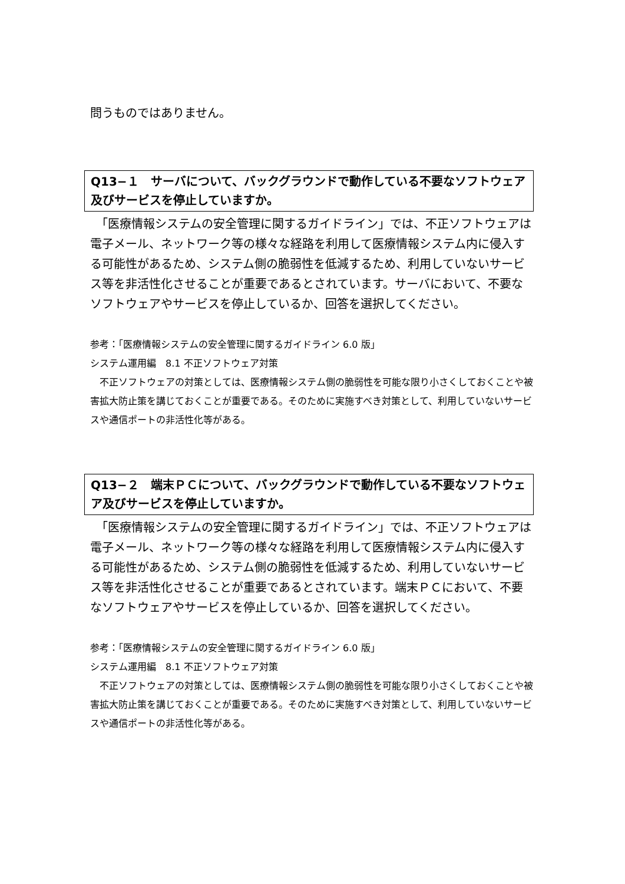問うものではありません。
Q13−１　サーバについて、バックグラウンドで動作している不要なソフトウェア及びサービスを停止していますか。
　「医療情報システムの安全管理に関するガイドライン」では、不正ソフトウェアは電子メール、ネットワーク等の様々な経路を利用して医療情報システム内に侵入する可能性があるため、システム側の脆弱性を低減するため、利用していないサービス等を非活性化させることが重要であるとされています。サーバにおいて、不要なソフトウェアやサービスを停止しているか、回答を選択してください。
参考：「医療情報システムの安全管理に関するガイドライン 6.0 版」
システム運用編　8.1 不正ソフトウェア対策
　不正ソフトウェアの対策としては、医療情報システム側の脆弱性を可能な限り小さくしておくことや被害拡大防止策を講じておくことが重要である。そのために実施すべき対策として、利用していないサービスや通信ポートの非活性化等がある。
Q13−２　端末ＰＣについて、バックグラウンドで動作している不要なソフトウェア及びサービスを停止していますか。
　「医療情報システムの安全管理に関するガイドライン」では、不正ソフトウェアは電子メール、ネットワーク等の様々な経路を利用して医療情報システム内に侵入する可能性があるため、システム側の脆弱性を低減するため、利用していないサービス等を非活性化させることが重要であるとされています。端末ＰＣにおいて、不要なソフトウェアやサービスを停止しているか、回答を選択してください。
参考：「医療情報システムの安全管理に関するガイドライン 6.0 版」
システム運用編　8.1 不正ソフトウェア対策
　不正ソフトウェアの対策としては、医療情報システム側の脆弱性を可能な限り小さくしておくことや被害拡大防止策を講じておくことが重要である。そのために実施すべき対策として、利用していないサービスや通信ポートの非活性化等がある。